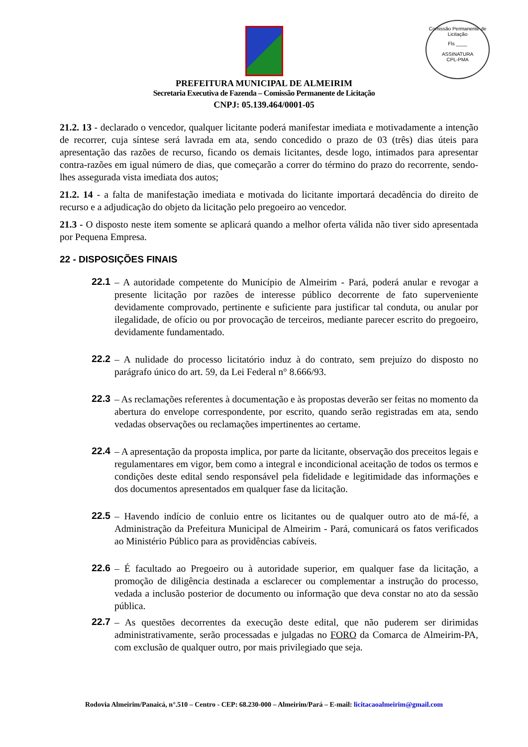Comissão Permanente de Licitação
Fls ____
ASSINATURA
CPL-PMA
PREFEITURA MUNICIPAL DE ALMEIRIM
Secretaria Executiva de Fazenda – Comissão Permanente de Licitação
CNPJ: 05.139.464/0001-05
21.2. 13 - declarado o vencedor, qualquer licitante poderá manifestar imediata e motivadamente a intenção de recorrer, cuja síntese será lavrada em ata, sendo concedido o prazo de 03 (três) dias úteis para apresentação das razões de recurso, ficando os demais licitantes, desde logo, intimados para apresentar contra-razões em igual número de dias, que começarão a correr do término do prazo do recorrente, sendo-lhes assegurada vista imediata dos autos;
21.2. 14 - a falta de manifestação imediata e motivada do licitante importará decadência do direito de recurso e a adjudicação do objeto da licitação pelo pregoeiro ao vencedor.
21.3 - O disposto neste item somente se aplicará quando a melhor oferta válida não tiver sido apresentada por Pequena Empresa.
22 - DISPOSIÇÕES FINAIS
22.1
– A autoridade competente do Município de Almeirim - Pará, poderá anular e revogar a presente licitação por razões de interesse público decorrente de fato superveniente devidamente comprovado, pertinente e suficiente para justificar tal conduta, ou anular por ilegalidade, de ofício ou por provocação de terceiros, mediante parecer escrito do pregoeiro, devidamente fundamentado.
22.2
– A nulidade do processo licitatório induz à do contrato, sem prejuízo do disposto no parágrafo único do art. 59, da Lei Federal n° 8.666/93.
22.3
– As reclamações referentes à documentação e às propostas deverão ser feitas no momento da abertura do envelope correspondente, por escrito, quando serão registradas em ata, sendo vedadas observações ou reclamações impertinentes ao certame.
22.4
– A apresentação da proposta implica, por parte da licitante, observação dos preceitos legais e regulamentares em vigor, bem como a integral e incondicional aceitação de todos os termos e condições deste edital sendo responsável pela fidelidade e legitimidade das informações e dos documentos apresentados em qualquer fase da licitação.
22.5
– Havendo indício de conluio entre os licitantes ou de qualquer outro ato de má-fé, a Administração da Prefeitura Municipal de Almeirim - Pará, comunicará os fatos verificados ao Ministério Público para as providências cabíveis.
22.6
– É facultado ao Pregoeiro ou à autoridade superior, em qualquer fase da licitação, a promoção de diligência destinada a esclarecer ou complementar a instrução do processo, vedada a inclusão posterior de documento ou informação que deva constar no ato da sessão pública.
22.7
– As questões decorrentes da execução deste edital, que não puderem ser dirimidas administrativamente, serão processadas e julgadas no FORO da Comarca de Almeirim-PA, com exclusão de qualquer outro, por mais privilegiado que seja.
Rodovia Almeirim/Panaicá, n°.510 – Centro - CEP: 68.230-000 – Almeirim/Pará – E-mail: licitacaoalmeirim@gmail.com